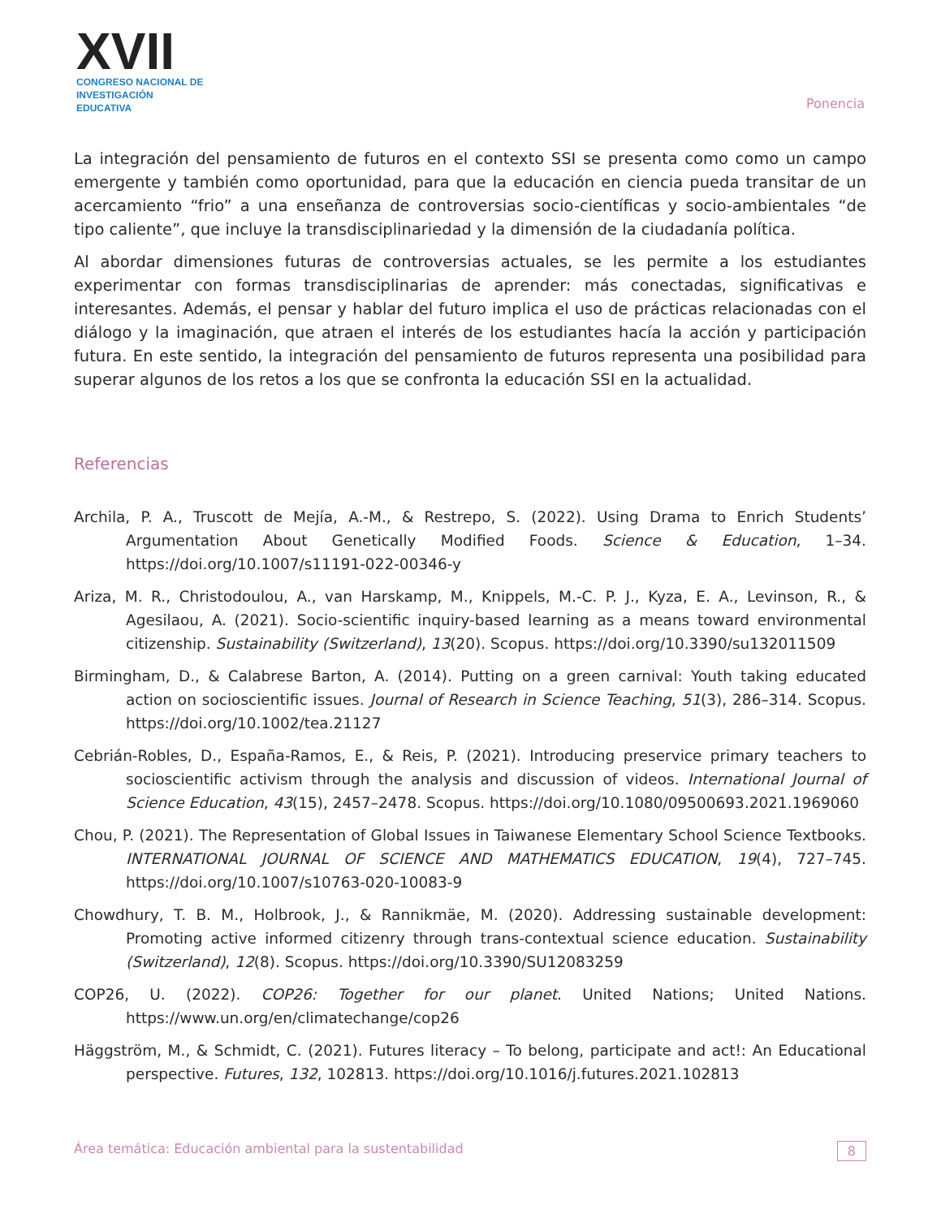XVII
CONGRESO NACIONAL DE
INVESTIGACIÓN EDUCATIVA
Ponencia
La integración del pensamiento de futuros en el contexto SSI se presenta como como un campo emergente y también como oportunidad, para que la educación en ciencia pueda transitar de un acercamiento “frio” a una enseñanza de controversias socio-científicas y socio-ambientales “de tipo caliente”, que incluye la transdisciplinariedad y la dimensión de la ciudadanía política.
Al abordar dimensiones futuras de controversias actuales, se les permite a los estudiantes experimentar con formas transdisciplinarias de aprender: más conectadas, significativas e interesantes. Además, el pensar y hablar del futuro implica el uso de prácticas relacionadas con el diálogo y la imaginación, que atraen el interés de los estudiantes hacía la acción y participación futura. En este sentido, la integración del pensamiento de futuros representa una posibilidad para superar algunos de los retos a los que se confronta la educación SSI en la actualidad.
Referencias
Archila, P. A., Truscott de Mejía, A.-M., & Restrepo, S. (2022). Using Drama to Enrich Students’ Argumentation About Genetically Modified Foods. Science & Education, 1–34. https://doi.org/10.1007/s11191-022-00346-y
Ariza, M. R., Christodoulou, A., van Harskamp, M., Knippels, M.-C. P. J., Kyza, E. A., Levinson, R., & Agesilaou, A. (2021). Socio-scientific inquiry-based learning as a means toward environmental citizenship. Sustainability (Switzerland), 13(20). Scopus. https://doi.org/10.3390/su132011509
Birmingham, D., & Calabrese Barton, A. (2014). Putting on a green carnival: Youth taking educated action on socioscientific issues. Journal of Research in Science Teaching, 51(3), 286–314. Scopus. https://doi.org/10.1002/tea.21127
Cebrián-Robles, D., España-Ramos, E., & Reis, P. (2021). Introducing preservice primary teachers to socioscientific activism through the analysis and discussion of videos. International Journal of Science Education, 43(15), 2457–2478. Scopus. https://doi.org/10.1080/09500693.2021.1969060
Chou, P. (2021). The Representation of Global Issues in Taiwanese Elementary School Science Textbooks. INTERNATIONAL JOURNAL OF SCIENCE AND MATHEMATICS EDUCATION, 19(4), 727–745. https://doi.org/10.1007/s10763-020-10083-9
Chowdhury, T. B. M., Holbrook, J., & Rannikmäe, M. (2020). Addressing sustainable development: Promoting active informed citizenry through trans-contextual science education. Sustainability (Switzerland), 12(8). Scopus. https://doi.org/10.3390/SU12083259
COP26, U. (2022). COP26: Together for our planet. United Nations; United Nations. https://www.un.org/en/climatechange/cop26
Häggström, M., & Schmidt, C. (2021). Futures literacy – To belong, participate and act!: An Educational perspective. Futures, 132, 102813. https://doi.org/10.1016/j.futures.2021.102813
Área temática: Educación ambiental para la sustentabilidad 8